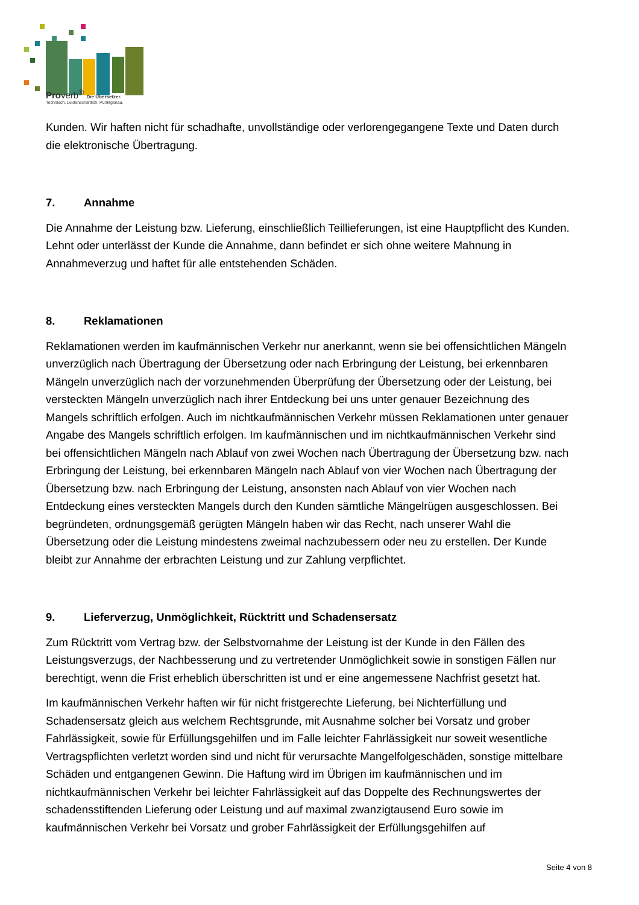Proverb<sup>®</sup> Die Übersetzer.
Technisch. Leidenschaftlich. Punktgenau.
Kunden. Wir haften nicht für schadhafte, unvollständige oder verlorengegangene Texte und Daten durch die elektronische Übertragung.
7. Annahme
Die Annahme der Leistung bzw. Lieferung, einschließlich Teillieferungen, ist eine Hauptpflicht des Kunden. Lehnt oder unterlässt der Kunde die Annahme, dann befindet er sich ohne weitere Mahnung in Annahmeverzug und haftet für alle entstehenden Schäden.
8. Reklamationen
Reklamationen werden im kaufmännischen Verkehr nur anerkannt, wenn sie bei offensichtlichen Mängeln unverzüglich nach Übertragung der Übersetzung oder nach Erbringung der Leistung, bei erkennbaren Mängeln unverzüglich nach der vorzunehmenden Überprüfung der Übersetzung oder der Leistung, bei versteckten Mängeln unverzüglich nach ihrer Entdeckung bei uns unter genauer Bezeichnung des Mangels schriftlich erfolgen. Auch im nichtkaufmännischen Verkehr müssen Reklamationen unter genauer Angabe des Mangels schriftlich erfolgen. Im kaufmännischen und im nichtkaufmännischen Verkehr sind bei offensichtlichen Mängeln nach Ablauf von zwei Wochen nach Übertragung der Übersetzung bzw. nach Erbringung der Leistung, bei erkennbaren Mängeln nach Ablauf von vier Wochen nach Übertragung der Übersetzung bzw. nach Erbringung der Leistung, ansonsten nach Ablauf von vier Wochen nach Entdeckung eines versteckten Mangels durch den Kunden sämtliche Mängelrügen ausgeschlossen. Bei begründeten, ordnungsgemäß gerügten Mängeln haben wir das Recht, nach unserer Wahl die Übersetzung oder die Leistung mindestens zweimal nachzubessern oder neu zu erstellen. Der Kunde bleibt zur Annahme der erbrachten Leistung und zur Zahlung verpflichtet.
9. Lieferverzug, Unmöglichkeit, Rücktritt und Schadensersatz
Zum Rücktritt vom Vertrag bzw. der Selbstvornahme der Leistung ist der Kunde in den Fällen des Leistungsverzugs, der Nachbesserung und zu vertretender Unmöglichkeit sowie in sonstigen Fällen nur berechtigt, wenn die Frist erheblich überschritten ist und er eine angemessene Nachfrist gesetzt hat.
Im kaufmännischen Verkehr haften wir für nicht fristgerechte Lieferung, bei Nichterfüllung und Schadensersatz gleich aus welchem Rechtsgrunde, mit Ausnahme solcher bei Vorsatz und grober Fahrlässigkeit, sowie für Erfüllungsgehilfen und im Falle leichter Fahrlässigkeit nur soweit wesentliche Vertragspflichten verletzt worden sind und nicht für verursachte Mangelfolgeschäden, sonstige mittelbare Schäden und entgangenen Gewinn. Die Haftung wird im Übrigen im kaufmännischen und im nichtkaufmännischen Verkehr bei leichter Fahrlässigkeit auf das Doppelte des Rechnungswertes der schadensstiftenden Lieferung oder Leistung und auf maximal zwanzigtausend Euro sowie im kaufmännischen Verkehr bei Vorsatz und grober Fahrlässigkeit der Erfüllungsgehilfen auf
Seite 4 von 8